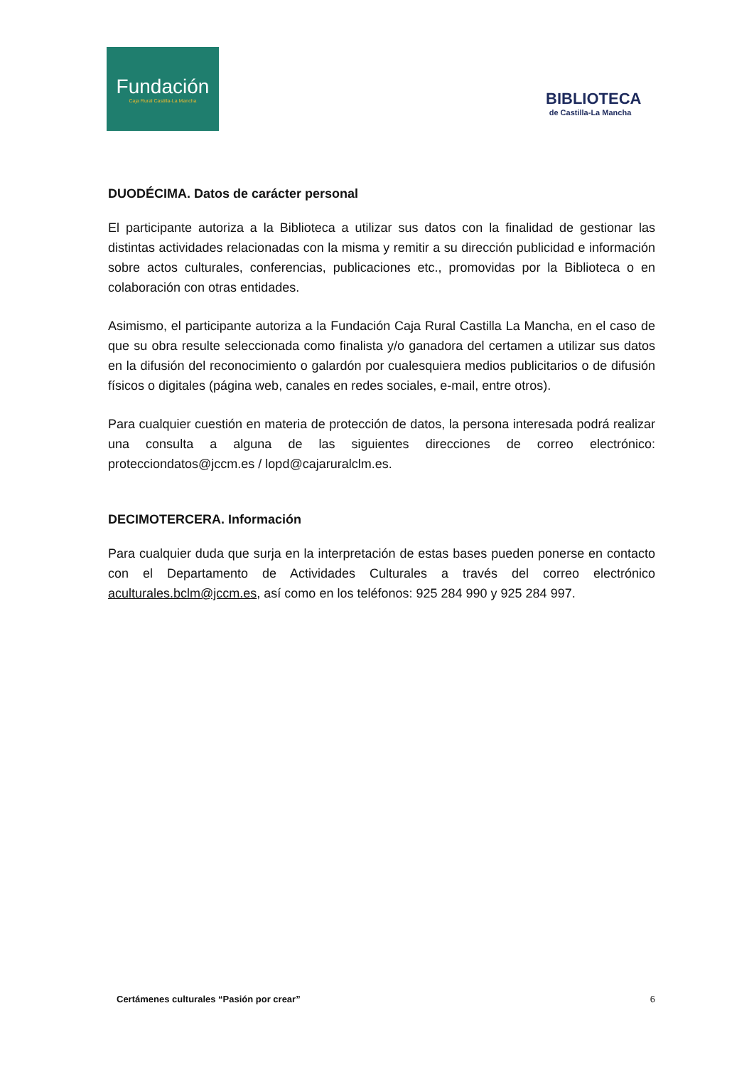Fundación
Caja Rural Castilla-La Mancha
BIBLIOTECA
de Castilla-La Mancha
DUODÉCIMA. Datos de carácter personal
El participante autoriza a la Biblioteca a utilizar sus datos con la finalidad de gestionar las distintas actividades relacionadas con la misma y remitir a su dirección publicidad e información sobre actos culturales, conferencias, publicaciones etc., promovidas por la Biblioteca o en colaboración con otras entidades.
Asimismo, el participante autoriza a la Fundación Caja Rural Castilla La Mancha, en el caso de que su obra resulte seleccionada como finalista y/o ganadora del certamen a utilizar sus datos en la difusión del reconocimiento o galardón por cualesquiera medios publicitarios o de difusión físicos o digitales (página web, canales en redes sociales, e-mail, entre otros).
Para cualquier cuestión en materia de protección de datos, la persona interesada podrá realizar una consulta a alguna de las siguientes direcciones de correo electrónico: protecciondatos@jccm.es / lopd@cajaruralclm.es.
DECIMOTERCERA. Información
Para cualquier duda que surja en la interpretación de estas bases pueden ponerse en contacto con el Departamento de Actividades Culturales a través del correo electrónico aculturales.bclm@jccm.es, así como en los teléfonos: 925 284 990 y 925 284 997.
Certámenes culturales “Pasión por crear” 6